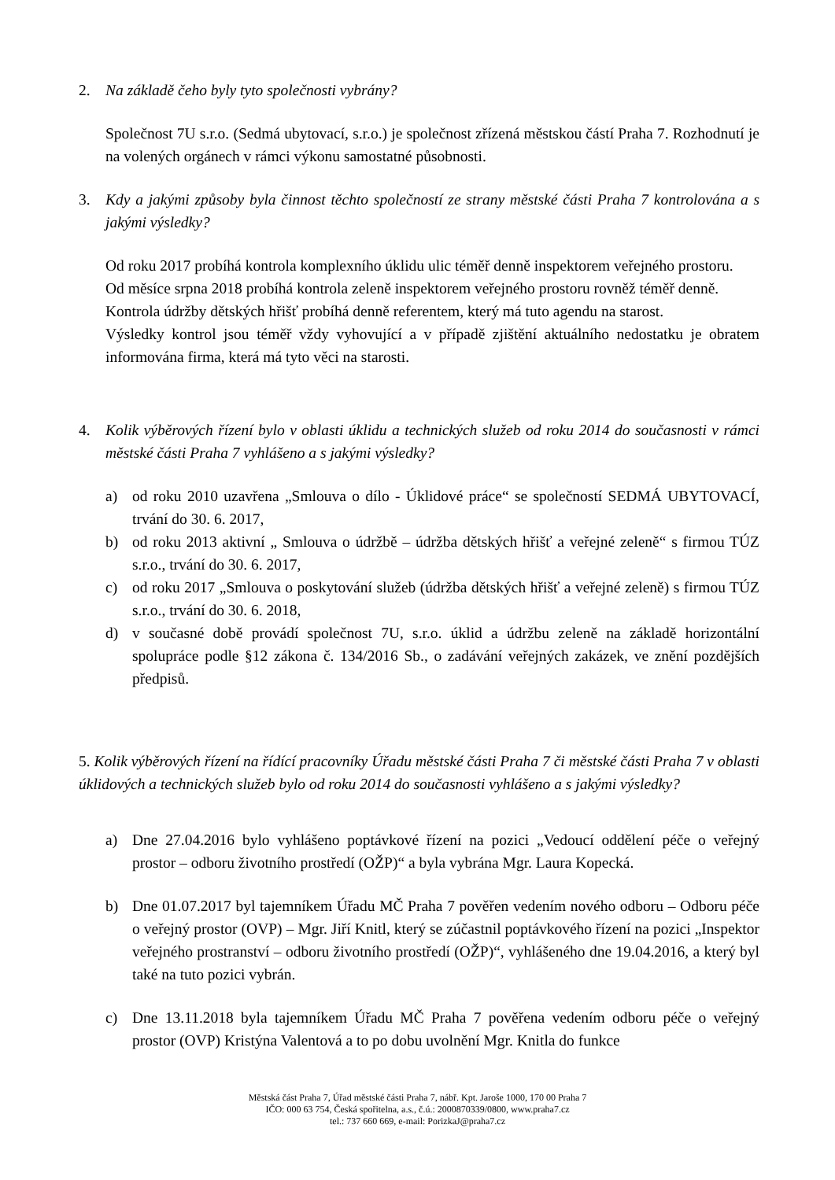2. Na základě čeho byly tyto společnosti vybrány?
Společnost 7U s.r.o. (Sedmá ubytovací, s.r.o.) je společnost zřízená městskou částí Praha 7. Rozhodnutí je na volených orgánech v rámci výkonu samostatné působnosti.
3. Kdy a jakými způsoby byla činnost těchto společností ze strany městské části Praha 7 kontrolována a s jakými výsledky?
Od roku 2017 probíhá kontrola komplexního úklidu ulic téměř denně inspektorem veřejného prostoru.
Od měsíce srpna 2018 probíhá kontrola zeleně inspektorem veřejného prostoru rovněž téměř denně.
Kontrola údržby dětských hřišť probíhá denně referentem, který má tuto agendu na starost.
Výsledky kontrol jsou téměř vždy vyhovující a v případě zjištění aktuálního nedostatku je obratem informována firma, která má tyto věci na starosti.
4. Kolik výběrových řízení bylo v oblasti úklidu a technických služeb od roku 2014 do současnosti v rámci městské části Praha 7 vyhlášeno a s jakými výsledky?
a) od roku 2010 uzavřena „Smlouva o dílo - Úklidové práce“ se společností SEDMÁ UBYTOVACÍ, trvání do 30. 6. 2017,
b) od roku 2013 aktivní „ Smlouva o údržbě – údržba dětských hřišť a veřejné zeleně“ s firmou TÚZ s.r.o., trvání do 30. 6. 2017,
c) od roku 2017 „Smlouva o poskytování služeb (údržba dětských hřišť a veřejné zeleně) s firmou TÚZ s.r.o., trvání do 30. 6. 2018,
d) v současné době provádí společnost 7U, s.r.o. úklid a údržbu zeleně na základě horizontální spolupráce podle §12 zákona č. 134/2016 Sb., o zadávání veřejných zakázek, ve znění pozdějších předpisů.
5. Kolik výběrových řízení na řídící pracovníky Úřadu městské části Praha 7 či městské části Praha 7 v oblasti úklidových a technických služeb bylo od roku 2014 do současnosti vyhlášeno a s jakými výsledky?
a) Dne 27.04.2016 bylo vyhlášeno poptávkové řízení na pozici „Vedoucí oddělení péče o veřejný prostor – odboru životního prostředí (OŽP)“ a byla vybrána Mgr. Laura Kopecká.
b) Dne 01.07.2017 byl tajemníkem Úřadu MČ Praha 7 pověřen vedením nového odboru – Odboru péče o veřejný prostor (OVP) – Mgr. Jiří Knitl, který se zúčastnil poptávkového řízení na pozici „Inspektor veřejného prostranství – odboru životního prostředí (OŽP)“, vyhlášeného dne 19.04.2016, a který byl také na tuto pozici vybrán.
c) Dne 13.11.2018 byla tajemníkem Úřadu MČ Praha 7 pověřena vedením odboru péče o veřejný prostor (OVP) Kristýna Valentová a to po dobu uvolnění Mgr. Knitla do funkce
Městská část Praha 7, Úřad městské části Praha 7, nábř. Kpt. Jaroše 1000, 170 00 Praha 7
IČO: 000 63 754, Česká spořitelna, a.s., č.ú.: 2000870339/0800, www.praha7.cz
tel.: 737 660 669, e-mail: PorizkaJ@praha7.cz